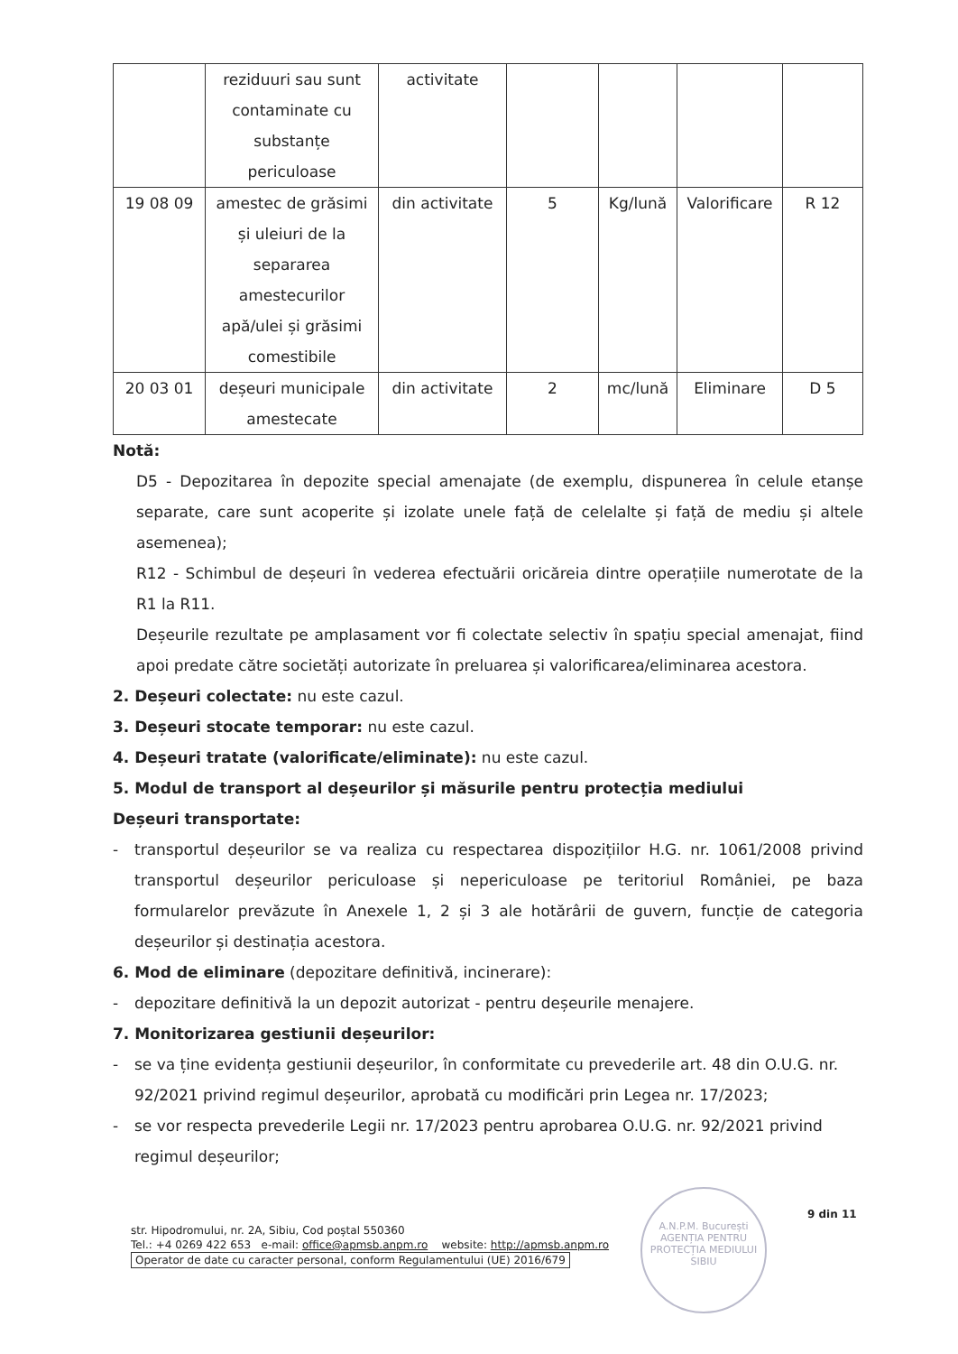| | reziduuri sau sunt contaminate cu substanțe periculoase | activitate | | | | |
| 19 08 09 | amestec de grăsimi și uleiuri de la separarea amestecurilor apă/ulei și grăsimi comestibile | din activitate | 5 | Kg/lună | Valorificare | R 12 |
| 20 03 01 | deșeuri municipale amestecate | din activitate | 2 | mc/lună | Eliminare | D 5 |
Notă:
D5 - Depozitarea în depozite special amenajate (de exemplu, dispunerea în celule etanșe separate, care sunt acoperite și izolate unele față de celelalte și față de mediu și altele asemenea);
R12 - Schimbul de deșeuri în vederea efectuării oricăreia dintre operațiile numerotate de la R1 la R11.
Deșeurile rezultate pe amplasament vor fi colectate selectiv în spațiu special amenajat, fiind apoi predate către societăți autorizate în preluarea și valorificarea/eliminarea acestora.
2. Deșeuri colectate: nu este cazul.
3. Deșeuri stocate temporar: nu este cazul.
4. Deșeuri tratate (valorificate/eliminate): nu este cazul.
5. Modul de transport al deșeurilor și măsurile pentru protecția mediului
Deșeuri transportate:
- transportul deșeurilor se va realiza cu respectarea dispozițiilor H.G. nr. 1061/2008 privind transportul deșeurilor periculoase și nepericuloase pe teritoriul României, pe baza formularelor prevăzute în Anexele 1, 2 și 3 ale hotărârii de guvern, funcție de categoria deșeurilor și destinația acestora.
6. Mod de eliminare (depozitare definitivă, incinerare):
- depozitare definitivă la un depozit autorizat - pentru deșeurile menajere.
7. Monitorizarea gestiunii deșeurilor:
- se va ține evidența gestiunii deșeurilor, în conformitate cu prevederile art. 48 din O.U.G. nr. 92/2021 privind regimul deșeurilor, aprobată cu modificări prin Legea nr. 17/2023;
- se vor respecta prevederile Legii nr. 17/2023 pentru aprobarea O.U.G. nr. 92/2021 privind regimul deșeurilor;
A.N.P.M. București AGENȚIA PENTRU PROTECȚIA MEDIULUI SIBIU
9 din 11
str. Hipodromului, nr. 2A, Sibiu, Cod poștal 550360
Tel.: +4 0269 422 653 e-mail: office@apmsb.anpm.ro website: http://apmsb.anpm.ro
Operator de date cu caracter personal, conform Regulamentului (UE) 2016/679